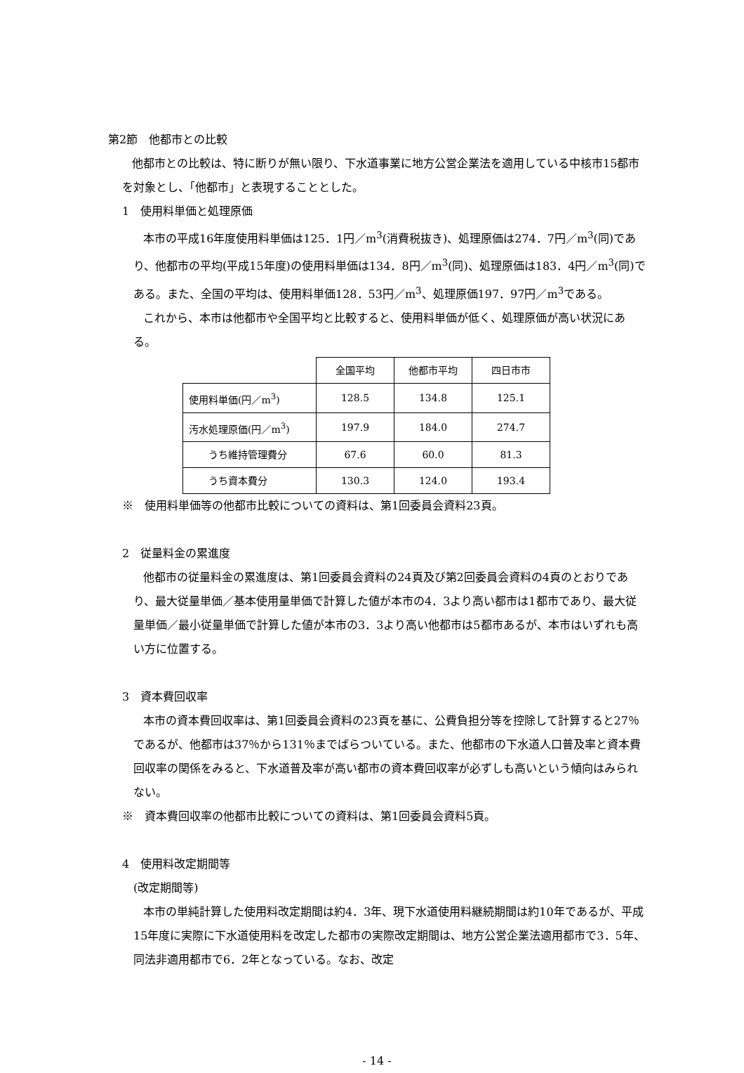第2節　他都市との比較
他都市との比較は、特に断りが無い限り、下水道事業に地方公営企業法を適用している中核市15都市を対象とし、「他都市」と表現することとした。
1　使用料単価と処理原価
本市の平成16年度使用料単価は125．1円／m<sup>3</sup>(消費税抜き)、処理原価は274．7円／m<sup>3</sup>(同)であり、他都市の平均(平成15年度)の使用料単価は134．8円／m<sup>3</sup>(同)、処理原価は183．4円／m<sup>3</sup>(同)である。また、全国の平均は、使用料単価128．53円／m<sup>3</sup>、処理原価197．97円／m<sup>3</sup>である。
これから、本市は他都市や全国平均と比較すると、使用料単価が低く、処理原価が高い状況にある。
| | 全国平均 | 他都市平均 | 四日市市 |
| 使用料単価(円／m<sup>3</sup>) | 128.5 | 134.8 | 125.1 |
| 汚水処理原価(円／m<sup>3</sup>) | 197.9 | 184.0 | 274.7 |
| うち維持管理費分 | 67.6 | 60.0 | 81.3 |
| うち資本費分 | 130.3 | 124.0 | 193.4 |
※　使用料単価等の他都市比較についての資料は、第1回委員会資料23頁。
2　従量料金の累進度
他都市の従量料金の累進度は、第1回委員会資料の24頁及び第2回委員会資料の4頁のとおりであり、最大従量単価／基本使用量単価で計算した値が本市の4．3より高い都市は1都市であり、最大従量単価／最小従量単価で計算した値が本市の3．3より高い他都市は5都市あるが、本市はいずれも高い方に位置する。
3　資本費回収率
本市の資本費回収率は、第1回委員会資料の23頁を基に、公費負担分等を控除して計算すると27％であるが、他都市は37％から131％までばらついている。また、他都市の下水道人口普及率と資本費回収率の関係をみると、下水道普及率が高い都市の資本費回収率が必ずしも高いという傾向はみられない。
※　資本費回収率の他都市比較についての資料は、第1回委員会資料5頁。
4　使用料改定期間等
(改定期間等)
本市の単純計算した使用料改定期間は約4．3年、現下水道使用料継続期間は約10年であるが、平成15年度に実際に下水道使用料を改定した都市の実際改定期間は、地方公営企業法適用都市で3．5年、同法非適用都市で6．2年となっている。なお、改定
- 14 -